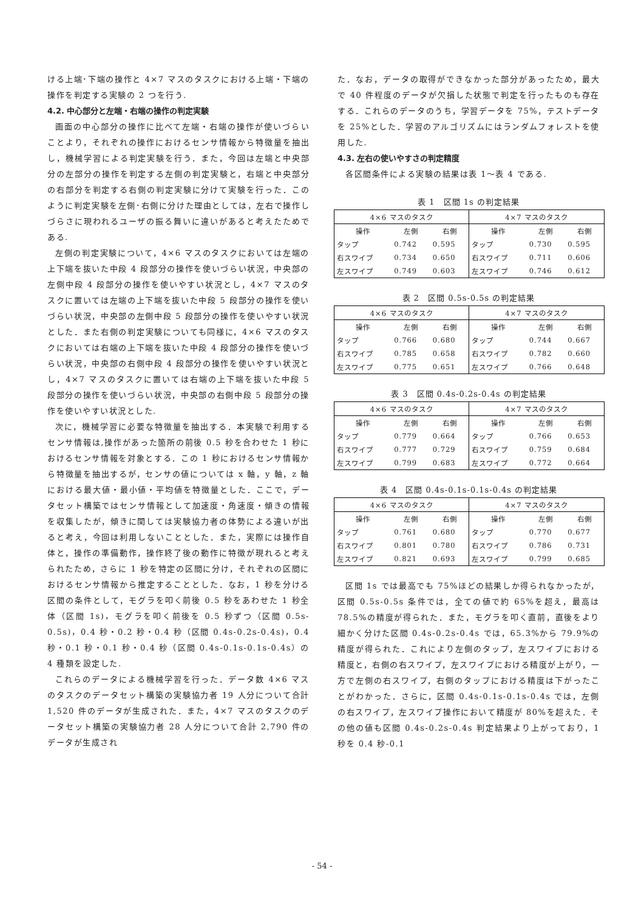ける上端･下端の操作と 4×7 マスのタスクにおける上端・下端の操作を判定する実験の 2 つを行う.
4.2. 中心部分と左端・右端の操作の判定実験
画面の中心部分の操作に比べて左端・右端の操作が使いづらいことより，それぞれの操作におけるセンサ情報から特徴量を抽出し，機械学習による判定実験を行う．また，今回は左端と中央部分の左部分の操作を判定する左側の判定実験と，右端と中央部分の右部分を判定する右側の判定実験に分けて実験を行った．このように判定実験を左側･右側に分けた理由としては，左右で操作しづらさに現われるユーザの振る舞いに違いがあると考えたためである.
左側の判定実験について，4×6 マスのタスクにおいては左端の上下端を抜いた中段 4 段部分の操作を使いづらい状況，中央部の左側中段 4 段部分の操作を使いやすい状況とし，4×7 マスのタスクに置いては左端の上下端を抜いた中段 5 段部分の操作を使いづらい状況，中央部の左側中段 5 段部分の操作を使いやすい状況とした．また右側の判定実験についても同様に，4×6 マスのタスクにおいては右端の上下端を抜いた中段 4 段部分の操作を使いづらい状況，中央部の右側中段 4 段部分の操作を使いやすい状況とし，4×7 マスのタスクに置いては右端の上下端を抜いた中段 5 段部分の操作を使いづらい状況，中央部の右側中段 5 段部分の操作を使いやすい状況とした.
次に，機械学習に必要な特徴量を抽出する．本実験で利用するセンサ情報は,操作があった箇所の前後 0.5 秒を合わせた 1 秒におけるセンサ情報を対象とする．この 1 秒におけるセンサ情報から特徴量を抽出するが，センサの値については x 軸，y 軸，z 軸における最大値・最小値・平均値を特徴量とした．ここで，データセット構築ではセンサ情報として加速度・角速度・傾きの情報を収集したが，傾きに関しては実験協力者の体勢による違いが出ると考え，今回は利用しないこととした．また，実際には操作自体と，操作の準備動作，操作終了後の動作に特徴が現れると考えられたため，さらに 1 秒を特定の区間に分け，それぞれの区間におけるセンサ情報から推定することとした．なお，1 秒を分ける区間の条件として，モグラを叩く前後 0.5 秒をあわせた 1 秒全体（区間 1s)，モグラを叩く前後を 0.5 秒ずつ（区間 0.5s-0.5s)，0.4 秒・0.2 秒・0.4 秒（区間 0.4s-0.2s-0.4s)，0.4 秒・0.1 秒・0.1 秒・0.4 秒（区間 0.4s-0.1s-0.1s-0.4s）の 4 種類を設定した.
これらのデータによる機械学習を行った．データ数 4×6 マスのタスクのデータセット構築の実験協力者 19 人分について合計 1,520 件のデータが生成された．また，4×7 マスのタスクのデータセット構築の実験協力者 28 人分について合計 2,790 件のデータが生成され
た．なお，データの取得ができなかった部分があったため，最大で 40 件程度のデータが欠損した状態で判定を行ったものも存在する．これらのデータのうち，学習データを 75%，テストデータを 25%とした．学習のアルゴリズムにはランダムフォレストを使用した.
4.3. 左右の使いやすさの判定精度
各区間条件による実験の結果は表 1～表 4 である.
表 1　区間 1s の判定結果
| 4×6 マスのタスク | | | 4×7 マスのタスク | | |
| --- | --- | --- | --- | --- | --- |
| 操作 | 左側 | 右側 | 操作 | 左側 | 右側 |
| タップ | 0.742 | 0.595 | タップ | 0.730 | 0.595 |
| 右スワイプ | 0.734 | 0.650 | 右スワイプ | 0.711 | 0.606 |
| 左スワイプ | 0.749 | 0.603 | 左スワイプ | 0.746 | 0.612 |
表 2　区間 0.5s-0.5s の判定結果
| 4×6 マスのタスク | | | 4×7 マスのタスク | | |
| --- | --- | --- | --- | --- | --- |
| 操作 | 左側 | 右側 | 操作 | 左側 | 右側 |
| タップ | 0.766 | 0.680 | タップ | 0.744 | 0.667 |
| 右スワイプ | 0.785 | 0.658 | 右スワイプ | 0.782 | 0.660 |
| 左スワイプ | 0.775 | 0.651 | 左スワイプ | 0.766 | 0.648 |
表 3　区間 0.4s-0.2s-0.4s の判定結果
| 4×6 マスのタスク | | | 4×7 マスのタスク | | |
| --- | --- | --- | --- | --- | --- |
| 操作 | 左側 | 右側 | 操作 | 左側 | 右側 |
| タップ | 0.779 | 0.664 | タップ | 0.766 | 0.653 |
| 右スワイプ | 0.777 | 0.729 | 右スワイプ | 0.759 | 0.684 |
| 左スワイプ | 0.799 | 0.683 | 左スワイプ | 0.772 | 0.664 |
表 4　区間 0.4s-0.1s-0.1s-0.4s の判定結果
| 4×6 マスのタスク | | | 4×7 マスのタスク | | |
| --- | --- | --- | --- | --- | --- |
| 操作 | 左側 | 右側 | 操作 | 左側 | 右側 |
| タップ | 0.761 | 0.680 | タップ | 0.770 | 0.677 |
| 右スワイプ | 0.801 | 0.780 | 右スワイプ | 0.786 | 0.731 |
| 左スワイプ | 0.821 | 0.693 | 左スワイプ | 0.799 | 0.685 |
区間 1s では最高でも 75%ほどの結果しか得られなかったが，区間 0.5s-0.5s 条件では，全ての値で約 65%を超え，最高は 78.5%の精度が得られた．また，モグラを叩く直前，直後をより細かく分けた区間 0.4s-0.2s-0.4s では，65.3%から 79.9%の精度が得られた．これにより左側のタップ，左スワイプにおける精度と，右側の右スワイプ，左スワイプにおける精度が上がり，一方で左側の右スワイプ，右側のタップにおける精度は下がったことがわかった．さらに，区間 0.4s-0.1s-0.1s-0.4s では，左側の右スワイプ，左スワイプ操作において精度が 80%を超えた．その他の値も区間 0.4s-0.2s-0.4s 判定結果より上がっており，1 秒を 0.4 秒-0.1
- 54 -